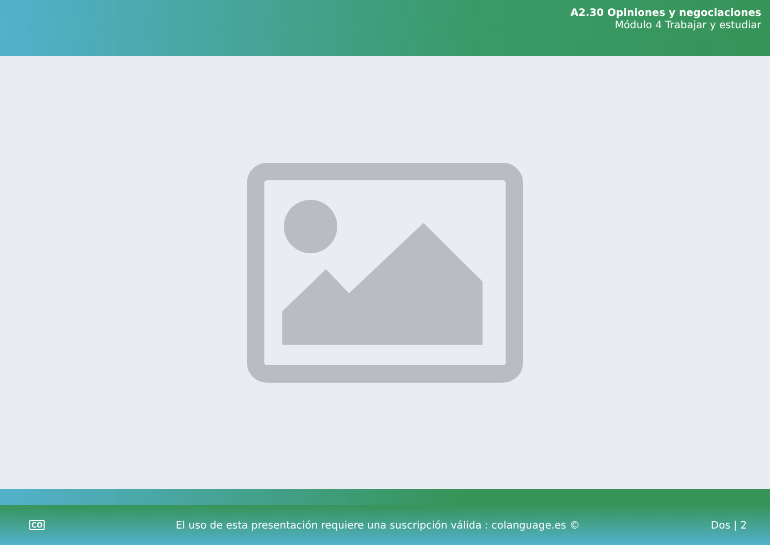A2.30 Opiniones y negociaciones
Módulo 4 Trabajar y estudiar
CO El uso de esta presentación requiere una suscripción válida : colanguage.es © Dos | 2